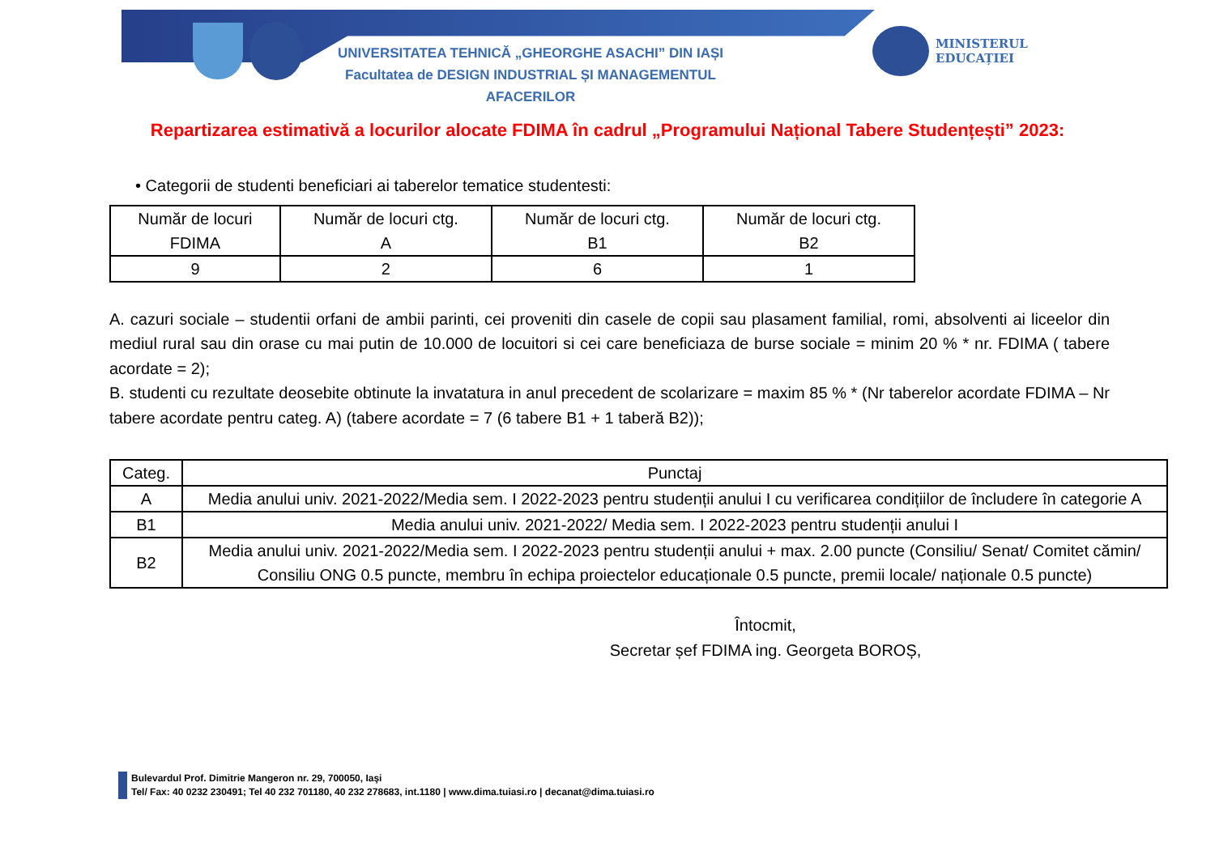UNIVERSITATEA TEHNICĂ „GHEORGHE ASACHI” DIN IAȘI
Facultatea de DESIGN INDUSTRIAL ȘI MANAGEMENTUL AFACERILOR
MINISTERUL
EDUCAȚIEI
Repartizarea estimativă a locurilor alocate FDIMA în cadrul „Programului Național Tabere Studențești” 2023:
• Categorii de studenti beneficiari ai taberelor tematice studentesti:
| Număr de locuri FDIMA | Număr de locuri ctg. A | Număr de locuri ctg. B1 | Număr de locuri ctg. B2 |
| --- | --- | --- | --- |
| 9 | 2 | 6 | 1 |
A. cazuri sociale – studentii orfani de ambii parinti, cei proveniti din casele de copii sau plasament familial, romi, absolventi ai liceelor din mediul rural sau din orase cu mai putin de 10.000 de locuitori si cei care beneficiaza de burse sociale = minim 20 % * nr. FDIMA ( tabere acordate = 2);
B. studenti cu rezultate deosebite obtinute la invatatura in anul precedent de scolarizare = maxim 85 % * (Nr taberelor acordate FDIMA – Nr tabere acordate pentru categ. A) (tabere acordate = 7 (6 tabere B1 + 1 taberă B2));
| Categ. | Punctaj |
| --- | --- |
| A | Media anului univ. 2021-2022/Media sem. I 2022-2023 pentru studenții anului I cu verificarea condițiilor de încludere în categorie A |
| B1 | Media anului univ. 2021-2022/ Media sem. I 2022-2023 pentru studenții anului I |
| B2 | Media anului univ. 2021-2022/Media sem. I 2022-2023 pentru studenții anului + max. 2.00 puncte (Consiliu/ Senat/ Comitet cămin/ Consiliu ONG 0.5 puncte, membru în echipa proiectelor educaționale 0.5 puncte, premii locale/ naționale 0.5 puncte) |
Întocmit,
Secretar șef FDIMA ing. Georgeta BOROȘ,
Bulevardul Prof. Dimitrie Mangeron nr. 29, 700050, Iaşi
Tel/ Fax: 40 0232 230491; Tel 40 232 701180, 40 232 278683, int.1180 | www.dima.tuiasi.ro | decanat@dima.tuiasi.ro